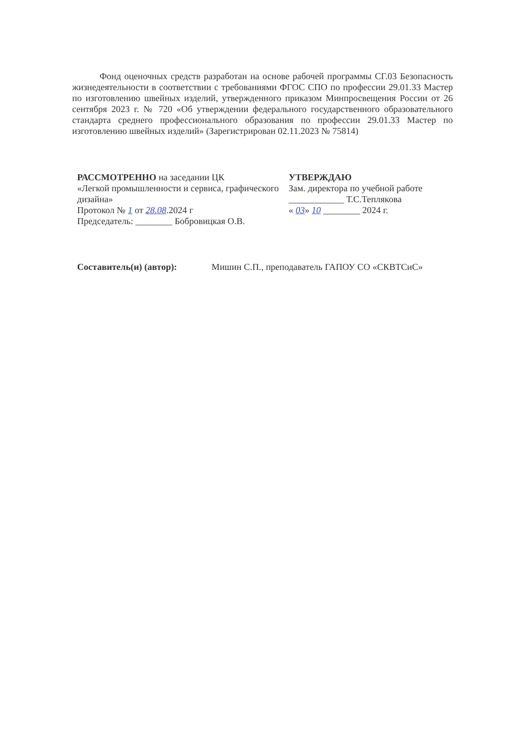Фонд оценочных средств разработан на основе рабочей программы СГ.03 Безопасность жизнедеятельности в соответствии с требованиями ФГОС СПО по профессии 29.01.33 Мастер по изготовлению швейных изделий, утвержденного приказом Минпросвещения России от 26 сентября 2023 г. № 720 «Об утверждении федерального государственного образовательного стандарта среднего профессионального образования по профессии 29.01.33 Мастер по изготовлению швейных изделий» (Зарегистрирован 02.11.2023 № 75814)
РАССМОТРЕННО на заседании ЦК
«Легкой промышленности и сервиса, графического дизайна»
Протокол № 1 от 28.08.2024 г
Председатель: ________ Бобровицкая О.В.
УТВЕРЖДАЮ
Зам. директора по учебной работе
____________ Т.С.Теплякова
« 03» 10 ________ 2024 г.
Составитель(и) (автор): Мишин С.П., преподаватель ГАПОУ СО «СКВТСиС»